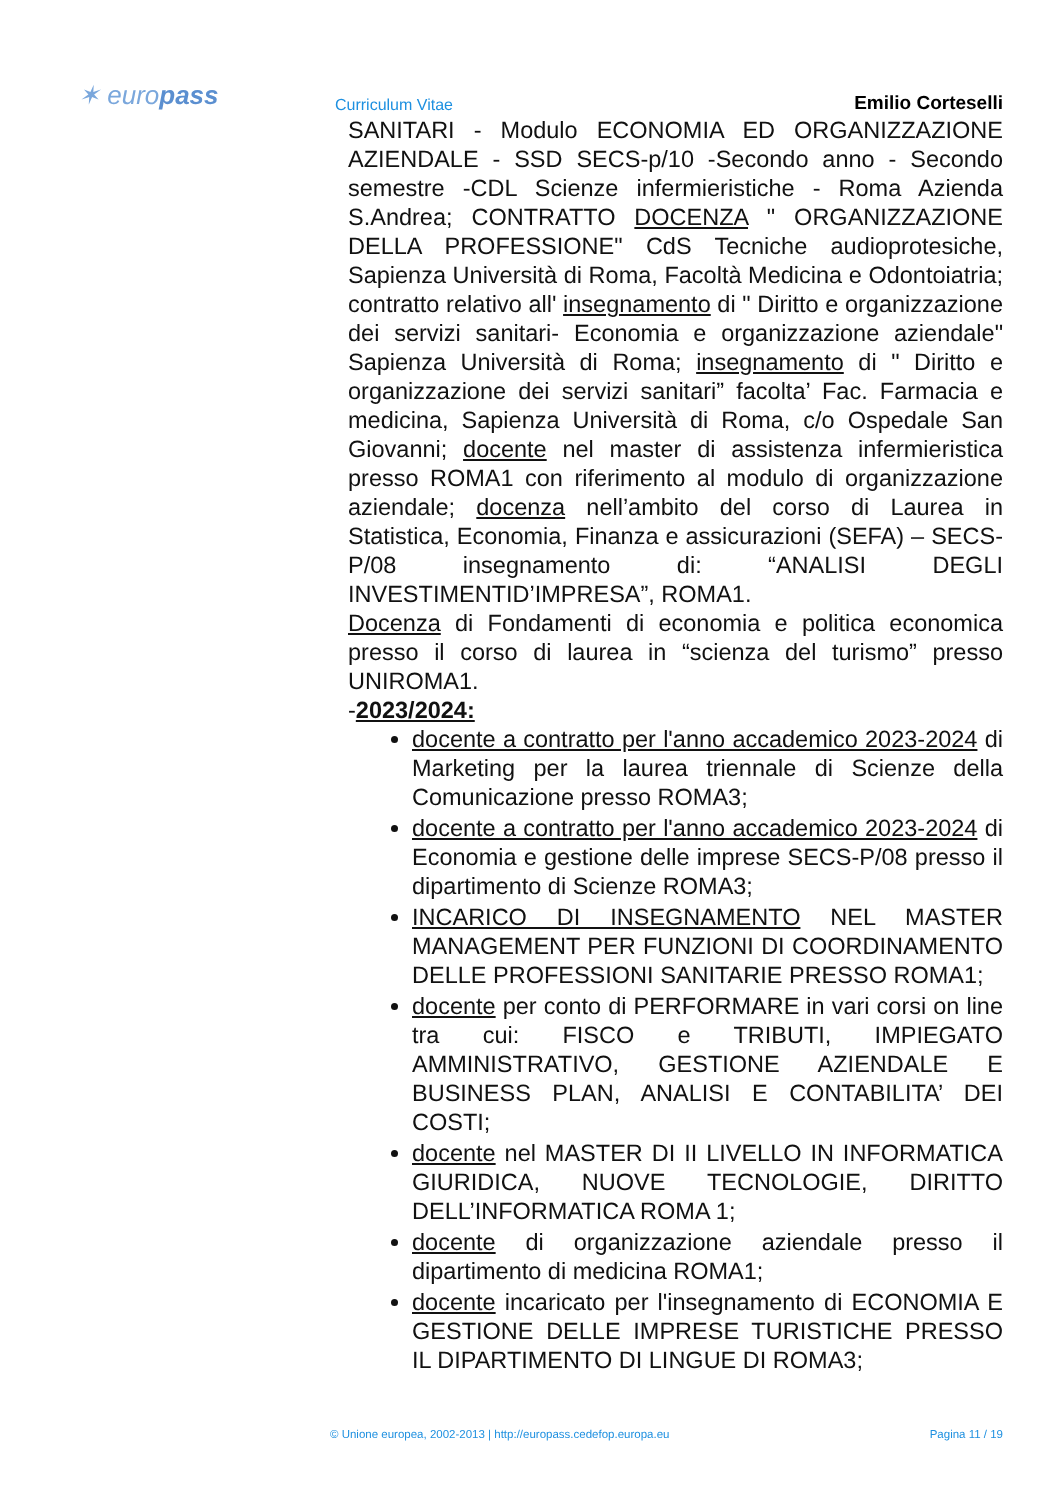✶ europass Curriculum Vitae Emilio Corteselli
SANITARI - Modulo ECONOMIA ED ORGANIZZAZIONE AZIENDALE - SSD SECS-p/10 -Secondo anno - Secondo semestre -CDL Scienze infermieristiche - Roma Azienda S.Andrea; CONTRATTO DOCENZA " ORGANIZZAZIONE DELLA PROFESSIONE" CdS Tecniche audioprotesiche, Sapienza Università di Roma, Facoltà Medicina e Odontoiatria; contratto relativo all' insegnamento di " Diritto e organizzazione dei servizi sanitari- Economia e organizzazione aziendale" Sapienza Università di Roma; insegnamento di " Diritto e organizzazione dei servizi sanitari” facolta’ Fac. Farmacia e medicina, Sapienza Università di Roma, c/o Ospedale San Giovanni; docente nel master di assistenza infermieristica presso ROMA1 con riferimento al modulo di organizzazione aziendale; docenza nell’ambito del corso di Laurea in Statistica, Economia, Finanza e assicurazioni (SEFA) – SECS-P/08 insegnamento di: “ANALISI DEGLI INVESTIMENTID’IMPRESA”, ROMA1.
Docenza di Fondamenti di economia e politica economica presso il corso di laurea in “scienza del turismo” presso UNIROMA1.
-2023/2024:
docente a contratto per l'anno accademico 2023-2024 di Marketing per la laurea triennale di Scienze della Comunicazione presso ROMA3;
docente a contratto per l'anno accademico 2023-2024 di Economia e gestione delle imprese SECS-P/08 presso il dipartimento di Scienze ROMA3;
INCARICO DI INSEGNAMENTO NEL MASTER MANAGEMENT PER FUNZIONI DI COORDINAMENTO DELLE PROFESSIONI SANITARIE PRESSO ROMA1;
docente per conto di PERFORMARE in vari corsi on line tra cui: FISCO e TRIBUTI, IMPIEGATO AMMINISTRATIVO, GESTIONE AZIENDALE E BUSINESS PLAN, ANALISI E CONTABILITA’ DEI COSTI;
docente nel MASTER DI II LIVELLO IN INFORMATICA GIURIDICA, NUOVE TECNOLOGIE, DIRITTO DELL’INFORMATICA ROMA 1;
docente di organizzazione aziendale presso il dipartimento di medicina ROMA1;
docente incaricato per l'insegnamento di ECONOMIA E GESTIONE DELLE IMPRESE TURISTICHE PRESSO IL DIPARTIMENTO DI LINGUE DI ROMA3;
© Unione europea, 2002-2013 | http://europass.cedefop.europa.eu Pagina 11 / 19